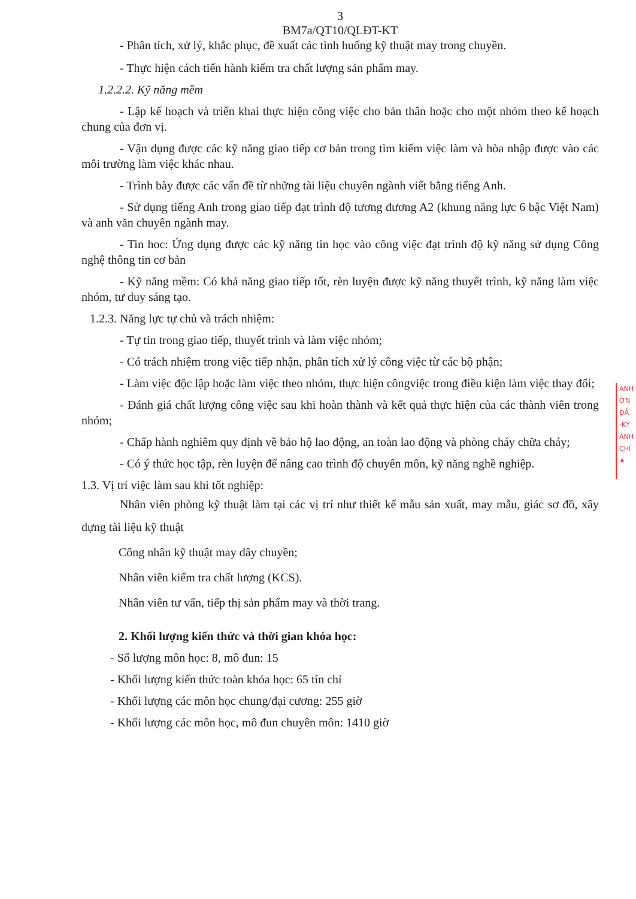3
BM7a/QT10/QLĐT-KT
- Phân tích, xử lý, khắc phục, đề xuất các tình huống kỹ thuật may trong chuyền.
- Thực hiện cách tiến hành kiểm tra chất lượng sản phẩm may.
1.2.2.2. Kỹ năng mềm
- Lập kế hoạch và triển khai thực hiện công việc cho bản thân hoặc cho một nhóm theo kế hoạch chung của đơn vị.
- Vận dụng được các kỹ năng giao tiếp cơ bản trong tìm kiếm việc làm và hòa nhập được vào các môi trường làm việc khác nhau.
- Trình bày được các vấn đề từ những tài liệu chuyên ngành viết bằng tiếng Anh.
- Sử dụng tiếng Anh trong giao tiếp đạt trình độ tương đương A2 (khung năng lực 6 bậc Việt Nam) và anh văn chuyên ngành may.
- Tin hoc: Ứng dụng được các kỹ năng tin học vào công việc đạt trình độ kỹ năng sử dụng Công nghệ thông tin cơ bản
- Kỹ năng mềm: Có khả năng giao tiếp tốt, rèn luyện được kỹ năng thuyết trình, kỹ năng làm việc nhóm, tư duy sáng tạo.
1.2.3. Năng lực tự chủ và trách nhiệm:
- Tự tin trong giao tiếp, thuyết trình và làm việc nhóm;
- Có trách nhiệm trong việc tiếp nhận, phân tích xử lý công việc từ các bộ phận;
- Làm việc độc lập hoặc làm việc theo nhóm, thực hiện côngviệc trong điều kiện làm việc thay đổi;
- Đánh giá chất lượng công việc sau khi hoàn thành và kết quả thực hiện của các thành viên trong nhóm;
- Chấp hành nghiêm quy định về bảo hộ lao động, an toàn lao động và phòng cháy chữa cháy;
- Có ý thức học tập, rèn luyện để nâng cao trình độ chuyên môn, kỹ năng nghề nghiệp.
1.3. Vị trí việc làm sau khi tốt nghiệp:
Nhân viên phòng kỹ thuật làm tại các vị trí như thiết kế mẫu sản xuất, may mẫu, giác sơ đồ, xây dựng tài liệu kỹ thuật
Công nhân kỹ thuật may dây chuyền;
Nhân viên kiểm tra chất lượng (KCS).
Nhân viên tư vấn, tiếp thị sản phẩm may và thời trang.
2. Khối lượng kiến thức và thời gian khóa học:
- Số lượng môn học: 8, mô đun: 15
- Khối lượng kiến thức toàn khóa học: 65 tín chỉ
- Khối lượng các môn học chung/đại cương: 255 giờ
- Khối lượng các môn học, mô đun chuyên môn: 1410 giờ
ANH
ỜN
ĐẮ
-KỸ
ÀNH
CHÍ
★